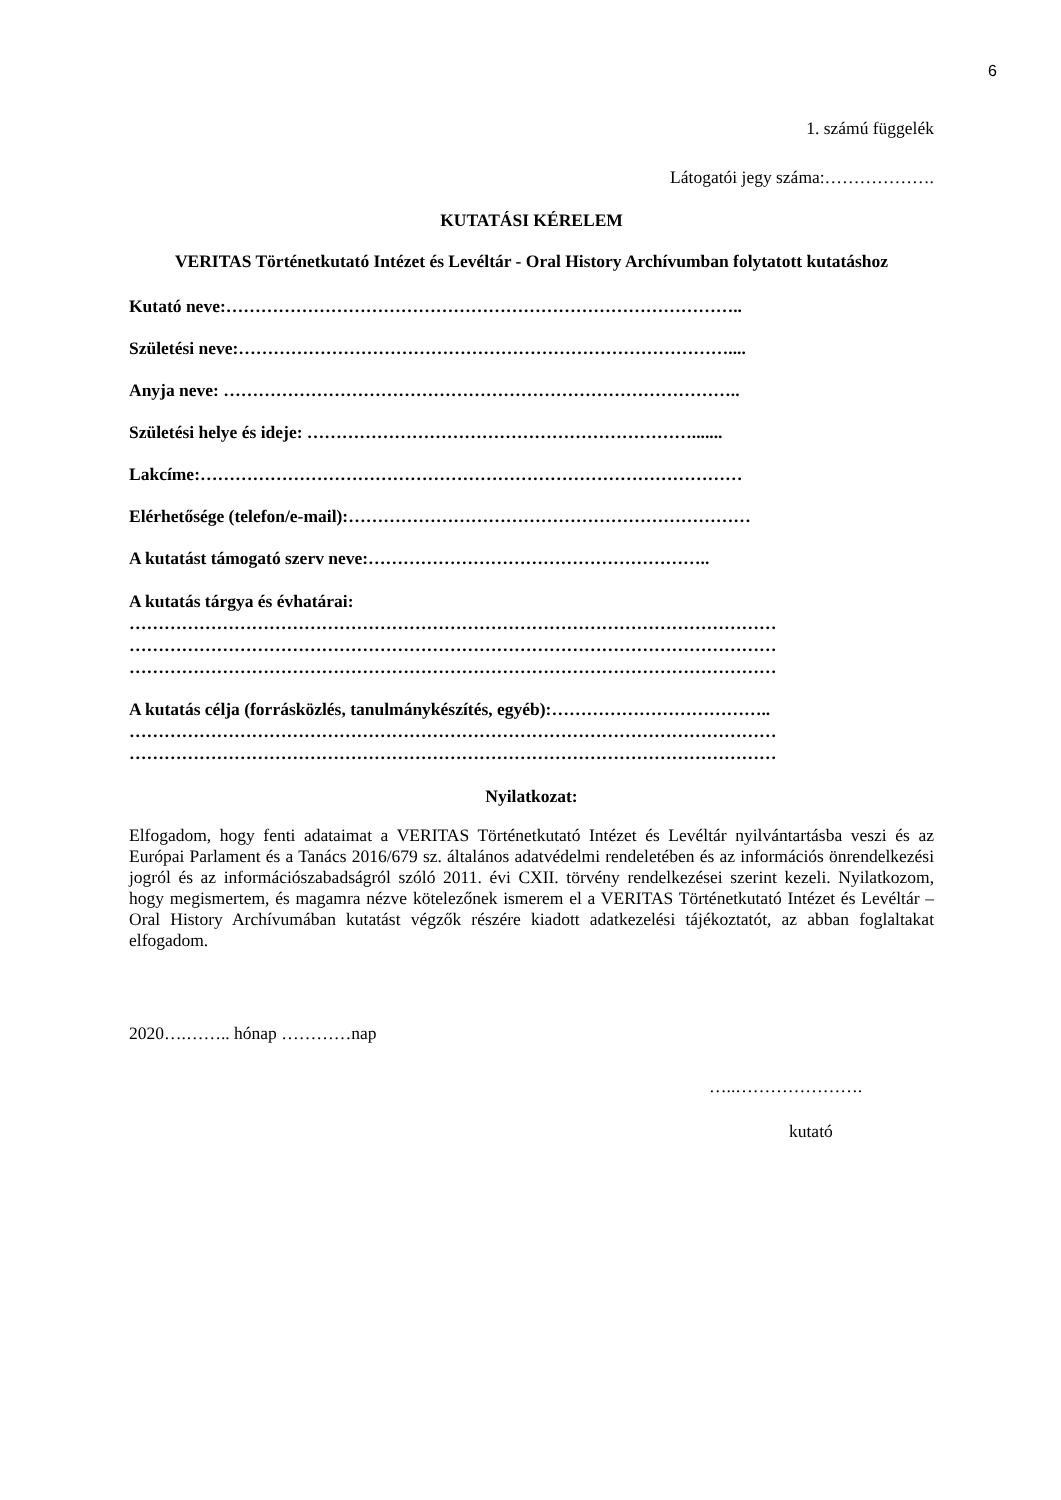6
1. számú függelék
Látogatói jegy száma:……………….
KUTATÁSI KÉRELEM
VERITAS Történetkutató Intézet és Levéltár - Oral History Archívumban folytatott kutatáshoz
Kutató neve:……………………………………………………………………………..
Születési neve:…………………………………………………………………………....
Anyja neve: ……………………………………………………………………………..
Születési helye és ideje: ………………………………………………………….......
Lakcíme:…………………………………………………………………………………
Elérhetősége (telefon/e-mail):……………………………………………………………
A kutatást támogató szerv neve:…………………………………………………..
A kutatás tárgya és évhatárai:
…………………………………………………………………………………………………
…………………………………………………………………………………………………
…………………………………………………………………………………………………
A kutatás célja (forrásközlés, tanulmánykészítés, egyéb):………………………………..
…………………………………………………………………………………………………
…………………………………………………………………………………………………
Nyilatkozat:
Elfogadom, hogy fenti adataimat a VERITAS Történetkutató Intézet és Levéltár nyilvántartásba veszi és az Európai Parlament és a Tanács 2016/679 sz. általános adatvédelmi rendeletében és az információs önrendelkezési jogról és az információszabadságról szóló 2011. évi CXII. törvény rendelkezései szerint kezeli. Nyilatkozom, hogy megismertem, és magamra nézve kötelezőnek ismerem el a VERITAS Történetkutató Intézet és Levéltár – Oral History Archívumában kutatást végzők részére kiadott adatkezelési tájékoztatót, az abban foglaltakat elfogadom.
2020….…….. hónap …………nap
…..………………….
kutató